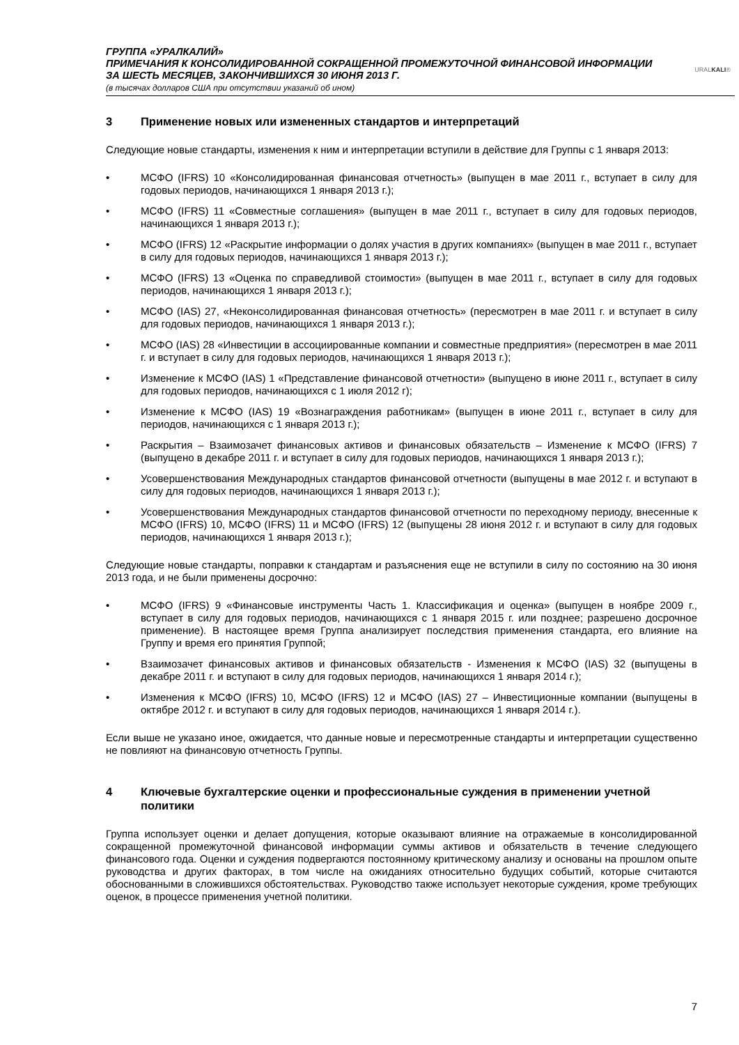ГРУППА «УРАЛКАЛИЙ»
ПРИМЕЧАНИЯ К КОНСОЛИДИРОВАННОЙ СОКРАЩЕННОЙ ПРОМЕЖУТОЧНОЙ ФИНАНСОВОЙ ИНФОРМАЦИИ
ЗА ШЕСТЬ МЕСЯЦЕВ, ЗАКОНЧИВШИХСЯ 30 ИЮНЯ 2013 Г.
(в тысячах долларов США при отсутствии указаний об ином)
URALKALI®
3 Применение новых или измененных стандартов и интерпретаций
Следующие новые стандарты, изменения к ним и интерпретации вступили в действие для Группы с 1 января 2013:
• МСФО (IFRS) 10 «Консолидированная финансовая отчетность» (выпущен в мае 2011 г., вступает в силу для годовых периодов, начинающихся 1 января 2013 г.);
• МСФО (IFRS) 11 «Совместные соглашения» (выпущен в мае 2011 г., вступает в силу для годовых периодов, начинающихся 1 января 2013 г.);
• МСФО (IFRS) 12 «Раскрытие информации о долях участия в других компаниях» (выпущен в мае 2011 г., вступает в силу для годовых периодов, начинающихся 1 января 2013 г.);
• МСФО (IFRS) 13 «Оценка по справедливой стоимости» (выпущен в мае 2011 г., вступает в силу для годовых периодов, начинающихся 1 января 2013 г.);
• МСФО (IAS) 27, «Неконсолидированная финансовая отчетность» (пересмотрен в мае 2011 г. и вступает в силу для годовых периодов, начинающихся 1 января 2013 г.);
• МСФО (IAS) 28 «Инвестиции в ассоциированные компании и совместные предприятия» (пересмотрен в мае 2011 г. и вступает в силу для годовых периодов, начинающихся 1 января 2013 г.);
• Изменение к МСФО (IAS) 1 «Представление финансовой отчетности» (выпущено в июне 2011 г., вступает в силу для годовых периодов, начинающихся с 1 июля 2012 г);
• Изменение к МСФО (IAS) 19 «Вознаграждения работникам» (выпущен в июне 2011 г., вступает в силу для периодов, начинающихся с 1 января 2013 г.);
• Раскрытия – Взаимозачет финансовых активов и финансовых обязательств – Изменение к МСФО (IFRS) 7 (выпущено в декабре 2011 г. и вступает в силу для годовых периодов, начинающихся 1 января 2013 г.);
• Усовершенствования Международных стандартов финансовой отчетности (выпущены в мае 2012 г. и вступают в силу для годовых периодов, начинающихся 1 января 2013 г.);
• Усовершенствования Международных стандартов финансовой отчетности по переходному периоду, внесенные к МСФО (IFRS) 10, МСФО (IFRS) 11 и МСФО (IFRS) 12 (выпущены 28 июня 2012 г. и вступают в силу для годовых периодов, начинающихся 1 января 2013 г.);
Следующие новые стандарты, поправки к стандартам и разъяснения еще не вступили в силу по состоянию на 30 июня 2013 года, и не были применены досрочно:
• МСФО (IFRS) 9 «Финансовые инструменты Часть 1. Классификация и оценка» (выпущен в ноябре 2009 г., вступает в силу для годовых периодов, начинающихся с 1 января 2015 г. или позднее; разрешено досрочное применение). В настоящее время Группа анализирует последствия применения стандарта, его влияние на Группу и время его принятия Группой;
• Взаимозачет финансовых активов и финансовых обязательств - Изменения к МСФО (IAS) 32 (выпущены в декабре 2011 г. и вступают в силу для годовых периодов, начинающихся 1 января 2014 г.);
• Изменения к МСФО (IFRS) 10, МСФО (IFRS) 12 и МСФО (IAS) 27 – Инвестиционные компании (выпущены в октябре 2012 г. и вступают в силу для годовых периодов, начинающихся 1 января 2014 г.).
Если выше не указано иное, ожидается, что данные новые и пересмотренные стандарты и интерпретации существенно не повлияют на финансовую отчетность Группы.
4 Ключевые бухгалтерские оценки и профессиональные суждения в применении учетной политики
Группа использует оценки и делает допущения, которые оказывают влияние на отражаемые в консолидированной сокращенной промежуточной финансовой информации суммы активов и обязательств в течение следующего финансового года. Оценки и суждения подвергаются постоянному критическому анализу и основаны на прошлом опыте руководства и других факторах, в том числе на ожиданиях относительно будущих событий, которые считаются обоснованными в сложившихся обстоятельствах. Руководство также использует некоторые суждения, кроме требующих оценок, в процессе применения учетной политики.
7